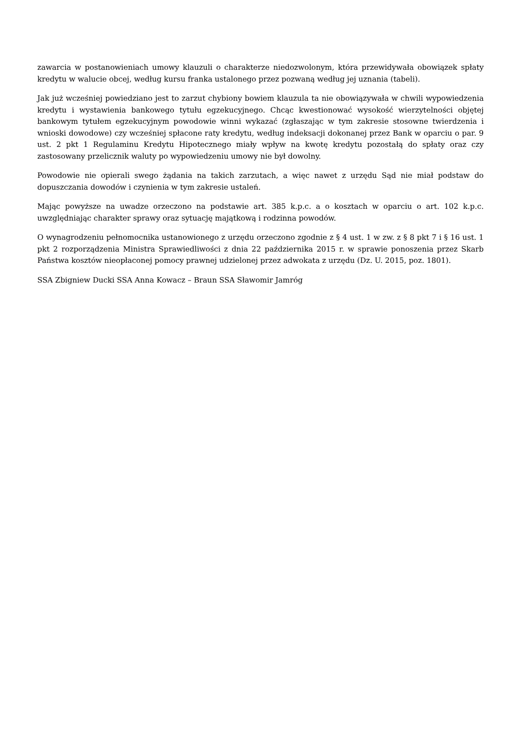zawarcia w postanowieniach umowy klauzuli o charakterze niedozwolonym, która przewidywała obowiązek spłaty kredytu w walucie obcej, według kursu franka ustalonego przez pozwaną według jej uznania (tabeli).
Jak już wcześniej powiedziano jest to zarzut chybiony bowiem klauzula ta nie obowiązywała w chwili wypowiedzenia kredytu i wystawienia bankowego tytułu egzekucyjnego. Chcąc kwestionować wysokość wierzytelności objętej bankowym tytułem egzekucyjnym powodowie winni wykazać (zgłaszając w tym zakresie stosowne twierdzenia i wnioski dowodowe) czy wcześniej spłacone raty kredytu, według indeksacji dokonanej przez Bank w oparciu o par. 9 ust. 2 pkt 1 Regulaminu Kredytu Hipotecznego miały wpływ na kwotę kredytu pozostałą do spłaty oraz czy zastosowany przelicznik waluty po wypowiedzeniu umowy nie był dowolny.
Powodowie nie opierali swego żądania na takich zarzutach, a więc nawet z urzędu Sąd nie miał podstaw do dopuszczania dowodów i czynienia w tym zakresie ustaleń.
Mając powyższe na uwadze orzeczono na podstawie art. 385 k.p.c. a o kosztach w oparciu o art. 102 k.p.c. uwzględniając charakter sprawy oraz sytuację majątkową i rodzinna powodów.
O wynagrodzeniu pełnomocnika ustanowionego z urzędu orzeczono zgodnie z § 4 ust. 1 w zw. z § 8 pkt 7 i § 16 ust. 1 pkt 2 rozporządzenia Ministra Sprawiedliwości z dnia 22 października 2015 r. w sprawie ponoszenia przez Skarb Państwa kosztów nieopłaconej pomocy prawnej udzielonej przez adwokata z urzędu (Dz. U. 2015, poz. 1801).
SSA Zbigniew Ducki SSA Anna Kowacz – Braun SSA Sławomir Jamróg